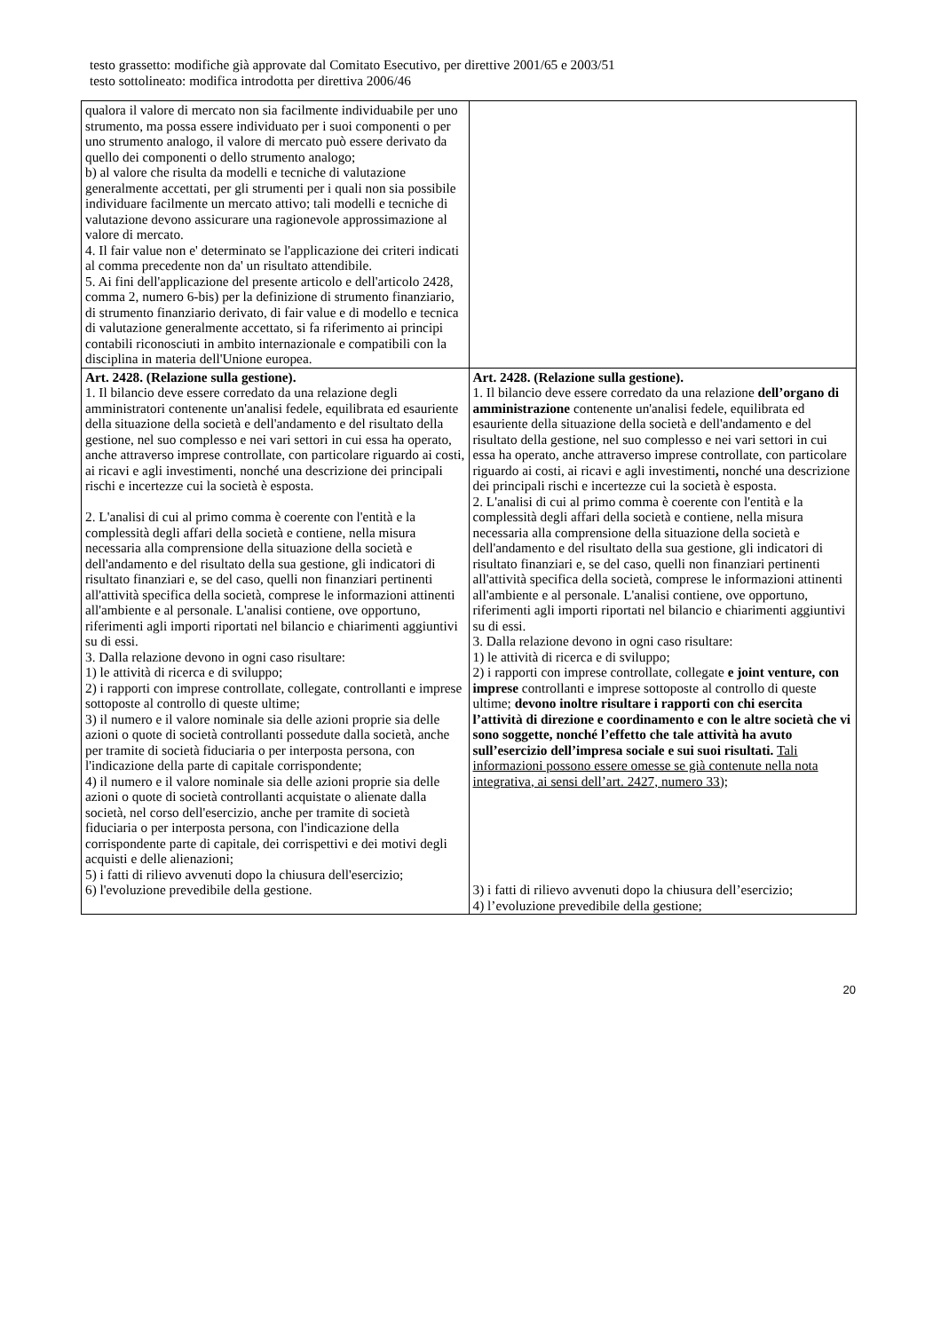testo grassetto: modifiche già approvate dal Comitato Esecutivo, per direttive 2001/65 e 2003/51
testo sottolineato: modifica introdotta per direttiva 2006/46
| qualora il valore di mercato non sia facilmente individuabile per uno strumento, ma possa essere individuato per i suoi componenti o per uno strumento analogo, il valore di mercato può essere derivato da quello dei componenti o dello strumento analogo; b) al valore che risulta da modelli e tecniche di valutazione generalmente accettati, per gli strumenti per i quali non sia possibile individuare facilmente un mercato attivo; tali modelli e tecniche di valutazione devono assicurare una ragionevole approssimazione al valore di mercato. 4. Il fair value non e' determinato se l'applicazione dei criteri indicati al comma precedente non da' un risultato attendibile. 5. Ai fini dell'applicazione del presente articolo e dell'articolo 2428, comma 2, numero 6-bis) per la definizione di strumento finanziario, di strumento finanziario derivato, di fair value e di modello e tecnica di valutazione generalmente accettato, si fa riferimento ai principi contabili riconosciuti in ambito internazionale e compatibili con la disciplina in materia dell'Unione europea. | |
| Art. 2428. (Relazione sulla gestione). 1. Il bilancio deve essere corredato da una relazione degli amministratori contenente un'analisi fedele, equilibrata ed esauriente della situazione della società e dell'andamento e del risultato della gestione, nel suo complesso e nei vari settori in cui essa ha operato, anche attraverso imprese controllate, con particolare riguardo ai costi, ai ricavi e agli investimenti, nonché una descrizione dei principali rischi e incertezze cui la società è esposta. 2. L'analisi di cui al primo comma è coerente con l'entità e la complessità degli affari della società e contiene, nella misura necessaria alla comprensione della situazione della società e dell'andamento e del risultato della sua gestione, gli indicatori di risultato finanziari e, se del caso, quelli non finanziari pertinenti all'attività specifica della società, comprese le informazioni attinenti all'ambiente e al personale. L'analisi contiene, ove opportuno, riferimenti agli importi riportati nel bilancio e chiarimenti aggiuntivi su di essi. 3. Dalla relazione devono in ogni caso risultare: 1) le attività di ricerca e di sviluppo; 2) i rapporti con imprese controllate, collegate, controllanti e imprese sottoposte al controllo di queste ultime; 3) il numero e il valore nominale sia delle azioni proprie sia delle azioni o quote di società controllanti possedute dalla società, anche per tramite di società fiduciaria o per interposta persona, con l'indicazione della parte di capitale corrispondente; 4) il numero e il valore nominale sia delle azioni proprie sia delle azioni o quote di società controllanti acquistate o alienate dalla società, nel corso dell'esercizio, anche per tramite di società fiduciaria o per interposta persona, con l'indicazione della corrispondente parte di capitale, dei corrispettivi e dei motivi degli acquisti e delle alienazioni; 5) i fatti di rilievo avvenuti dopo la chiusura dell'esercizio; 6) l'evoluzione prevedibile della gestione. | Art. 2428. (Relazione sulla gestione). 1. Il bilancio deve essere corredato da una relazione dell’organo di amministrazione contenente un'analisi fedele, equilibrata ed esauriente della situazione della società e dell'andamento e del risultato della gestione, nel suo complesso e nei vari settori in cui essa ha operato, anche attraverso imprese controllate, con particolare riguardo ai costi, ai ricavi e agli investimenti , nonché una descrizione dei principali rischi e incertezze cui la società è esposta. 2. L'analisi di cui al primo comma è coerente con l'entità e la complessità degli affari della società e contiene, nella misura necessaria alla comprensione della situazione della società e dell'andamento e del risultato della sua gestione, gli indicatori di risultato finanziari e, se del caso, quelli non finanziari pertinenti all'attività specifica della società, comprese le informazioni attinenti all'ambiente e al personale. L'analisi contiene, ove opportuno, riferimenti agli importi riportati nel bilancio e chiarimenti aggiuntivi su di essi. 3. Dalla relazione devono in ogni caso risultare: 1) le attività di ricerca e di sviluppo; 2) i rapporti con imprese controllate, collegate e joint venture, con imprese controllanti e imprese sottoposte al controllo di queste ultime; devono inoltre risultare i rapporti con chi esercita l’attività di direzione e coordinamento e con le altre società che vi sono soggette, nonché l’effetto che tale attività ha avuto sull’esercizio dell’impresa sociale e sui suoi risultati. Tali informazioni possono essere omesse se già contenute nella nota integrativa, ai sensi dell’art. 2427, numero 33); 3) i fatti di rilievo avvenuti dopo la chiusura dell’esercizio; 4) l’evoluzione prevedibile della gestione; |
20